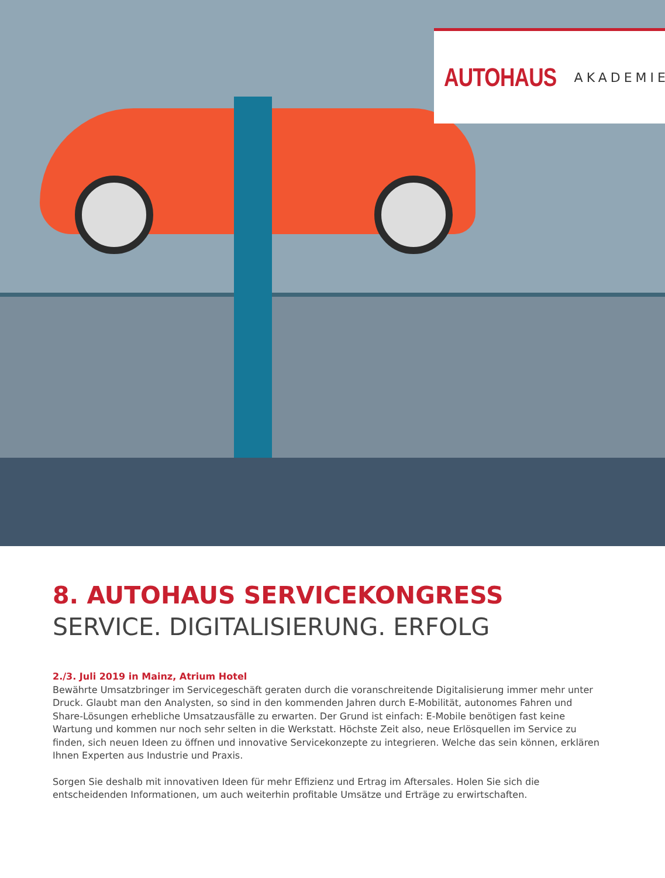AUTOHAUS AKADEMIE
8. AUTOHAUS SERVICEKONGRESS
SERVICE. DIGITALISIERUNG. ERFOLG
2./3. Juli 2019 in Mainz, Atrium Hotel
Bewährte Umsatzbringer im Servicegeschäft geraten durch die voranschreitende Digitalisierung immer mehr unter Druck. Glaubt man den Analysten, so sind in den kommenden Jahren durch E-Mobilität, autonomes Fahren und Share-Lösungen erhebliche Umsatzausfälle zu erwarten. Der Grund ist einfach: E-Mobile benötigen fast keine Wartung und kommen nur noch sehr selten in die Werkstatt. Höchste Zeit also, neue Erlösquellen im Service zu finden, sich neuen Ideen zu öffnen und innovative Servicekonzepte zu integrieren. Welche das sein können, erklären Ihnen Experten aus Industrie und Praxis.
Sorgen Sie deshalb mit innovativen Ideen für mehr Effizienz und Ertrag im Aftersales. Holen Sie sich die entscheidenden Informationen, um auch weiterhin profitable Umsätze und Erträge zu erwirtschaften.